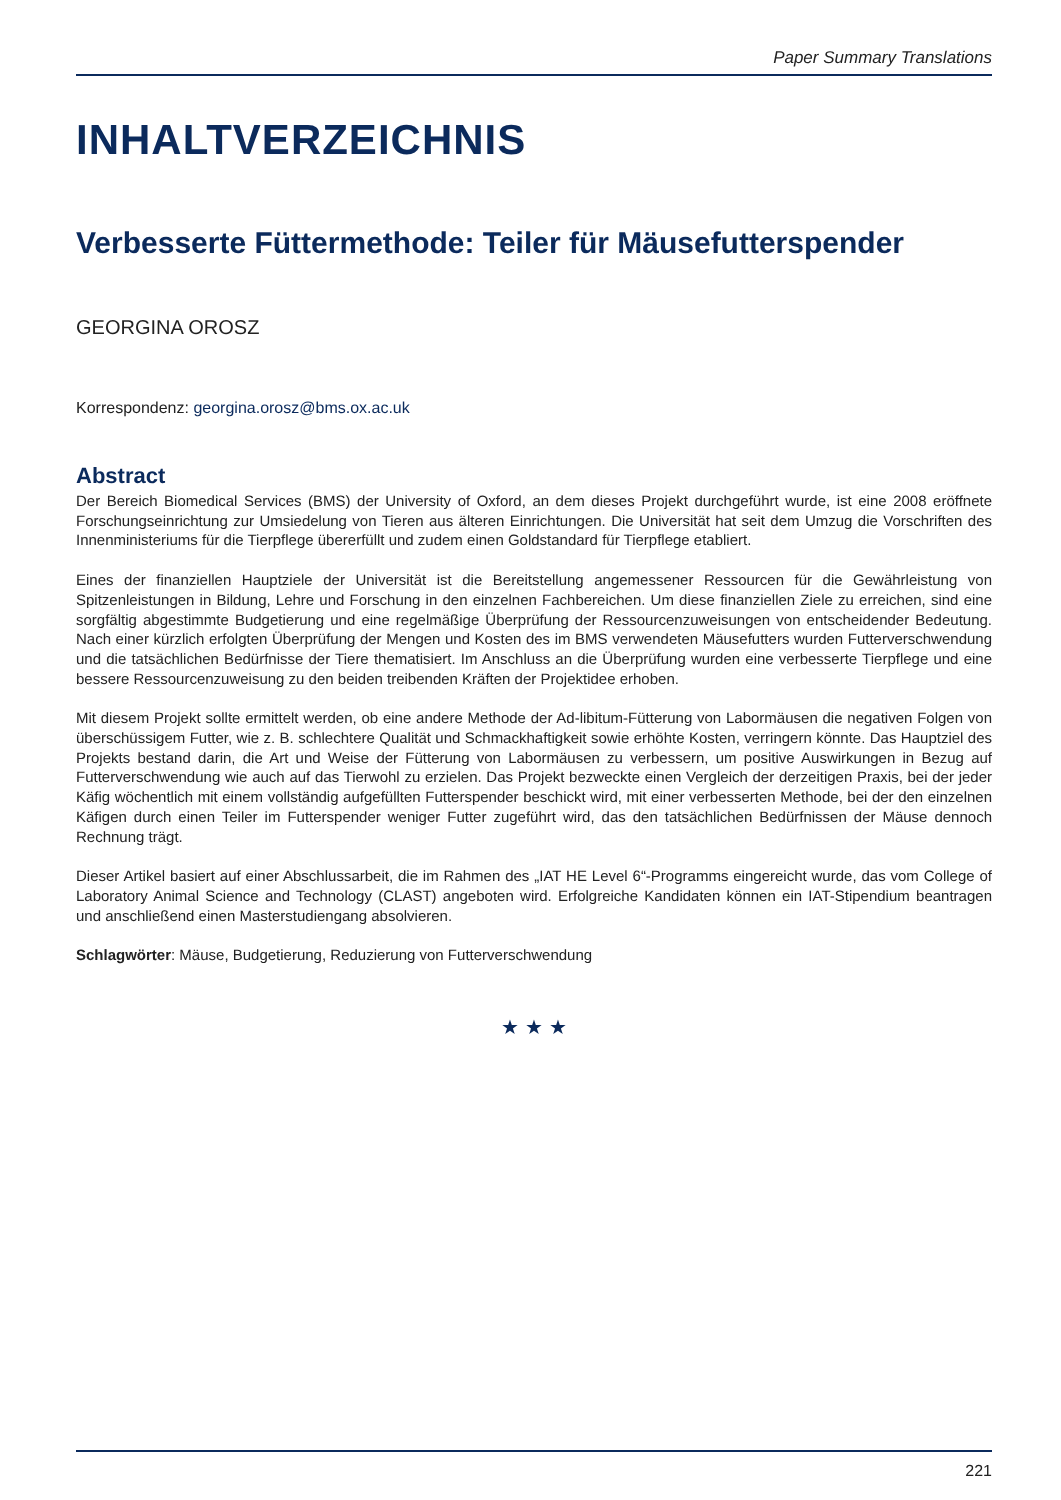Paper Summary Translations
INHALTVERZEICHNIS
Verbesserte Füttermethode: Teiler für Mäusefutterspender
GEORGINA OROSZ
Korrespondenz: georgina.orosz@bms.ox.ac.uk
Abstract
Der Bereich Biomedical Services (BMS) der University of Oxford, an dem dieses Projekt durchgeführt wurde, ist eine 2008 eröffnete Forschungseinrichtung zur Umsiedelung von Tieren aus älteren Einrichtungen. Die Universität hat seit dem Umzug die Vorschriften des Innenministeriums für die Tierpflege übererfüllt und zudem einen Goldstandard für Tierpflege etabliert.
Eines der finanziellen Hauptziele der Universität ist die Bereitstellung angemessener Ressourcen für die Gewährleistung von Spitzenleistungen in Bildung, Lehre und Forschung in den einzelnen Fachbereichen. Um diese finanziellen Ziele zu erreichen, sind eine sorgfältig abgestimmte Budgetierung und eine regelmäßige Überprüfung der Ressourcenzuweisungen von entscheidender Bedeutung. Nach einer kürzlich erfolgten Überprüfung der Mengen und Kosten des im BMS verwendeten Mäusefutters wurden Futterverschwendung und die tatsächlichen Bedürfnisse der Tiere thematisiert. Im Anschluss an die Überprüfung wurden eine verbesserte Tierpflege und eine bessere Ressourcenzuweisung zu den beiden treibenden Kräften der Projektidee erhoben.
Mit diesem Projekt sollte ermittelt werden, ob eine andere Methode der Ad-libitum-Fütterung von Labormäusen die negativen Folgen von überschüssigem Futter, wie z. B. schlechtere Qualität und Schmackhaftigkeit sowie erhöhte Kosten, verringern könnte. Das Hauptziel des Projekts bestand darin, die Art und Weise der Fütterung von Labormäusen zu verbessern, um positive Auswirkungen in Bezug auf Futterverschwendung wie auch auf das Tierwohl zu erzielen. Das Projekt bezweckte einen Vergleich der derzeitigen Praxis, bei der jeder Käfig wöchentlich mit einem vollständig aufgefüllten Futterspender beschickt wird, mit einer verbesserten Methode, bei der den einzelnen Käfigen durch einen Teiler im Futterspender weniger Futter zugeführt wird, das den tatsächlichen Bedürfnissen der Mäuse dennoch Rechnung trägt.
Dieser Artikel basiert auf einer Abschlussarbeit, die im Rahmen des „IAT HE Level 6“-Programms eingereicht wurde, das vom College of Laboratory Animal Science and Technology (CLAST) angeboten wird. Erfolgreiche Kandidaten können ein IAT-Stipendium beantragen und anschließend einen Masterstudiengang absolvieren.
Schlagwörter: Mäuse, Budgetierung, Reduzierung von Futterverschwendung
★ ★ ★
221